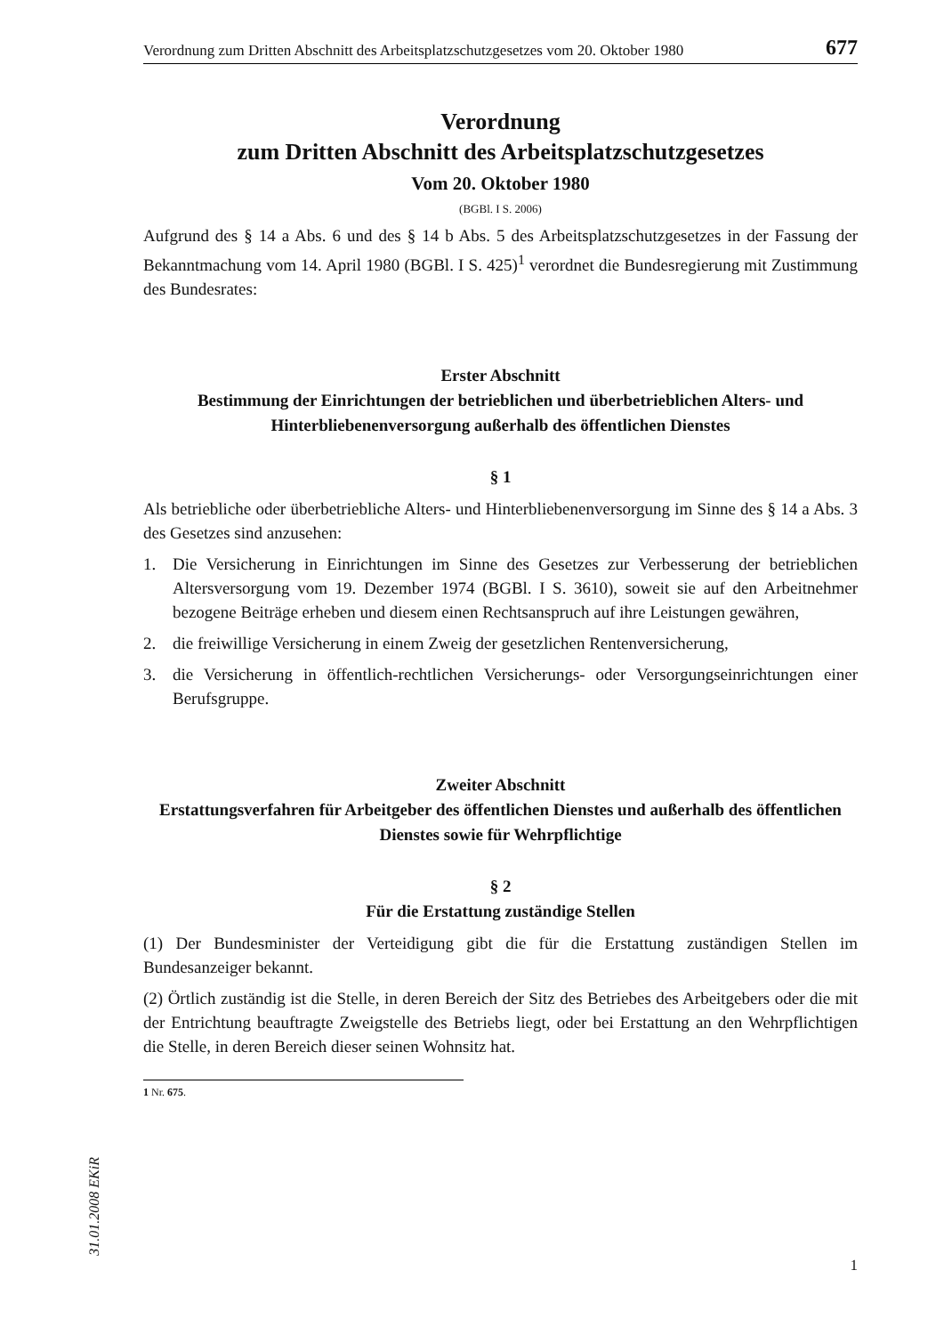Verordnung zum Dritten Abschnitt des Arbeitsplatzschutzgesetzes vom 20. Oktober 1980 677
Verordnung
zum Dritten Abschnitt des Arbeitsplatzschutzgesetzes
Vom 20. Oktober 1980
(BGBl. I S. 2006)
Aufgrund des § 14 a Abs. 6 und des § 14 b Abs. 5 des Arbeitsplatzschutzgesetzes in der Fassung der Bekanntmachung vom 14. April 1980 (BGBl. I S. 425)<sup>1</sup> verordnet die Bundesregierung mit Zustimmung des Bundesrates:
Erster Abschnitt
Bestimmung der Einrichtungen der betrieblichen und überbetrieblichen Alters- und Hinterbliebenenversorgung außerhalb des öffentlichen Dienstes
§ 1
Als betriebliche oder überbetriebliche Alters- und Hinterbliebenenversorgung im Sinne des § 14 a Abs. 3 des Gesetzes sind anzusehen:
1. Die Versicherung in Einrichtungen im Sinne des Gesetzes zur Verbesserung der betrieblichen Altersversorgung vom 19. Dezember 1974 (BGBl. I S. 3610), soweit sie auf den Arbeitnehmer bezogene Beiträge erheben und diesem einen Rechtsanspruch auf ihre Leistungen gewähren,
2. die freiwillige Versicherung in einem Zweig der gesetzlichen Rentenversicherung,
3. die Versicherung in öffentlich-rechtlichen Versicherungs- oder Versorgungseinrichtungen einer Berufsgruppe.
Zweiter Abschnitt
Erstattungsverfahren für Arbeitgeber des öffentlichen Dienstes und außerhalb des öffentlichen Dienstes sowie für Wehrpflichtige
§ 2
Für die Erstattung zuständige Stellen
(1) Der Bundesminister der Verteidigung gibt die für die Erstattung zuständigen Stellen im Bundesanzeiger bekannt.
(2) Örtlich zuständig ist die Stelle, in deren Bereich der Sitz des Betriebes des Arbeitgebers oder die mit der Entrichtung beauftragte Zweigstelle des Betriebs liegt, oder bei Erstattung an den Wehrpflichtigen die Stelle, in deren Bereich dieser seinen Wohnsitz hat.
1 Nr. 675.
31.01.2008 EKiR
1